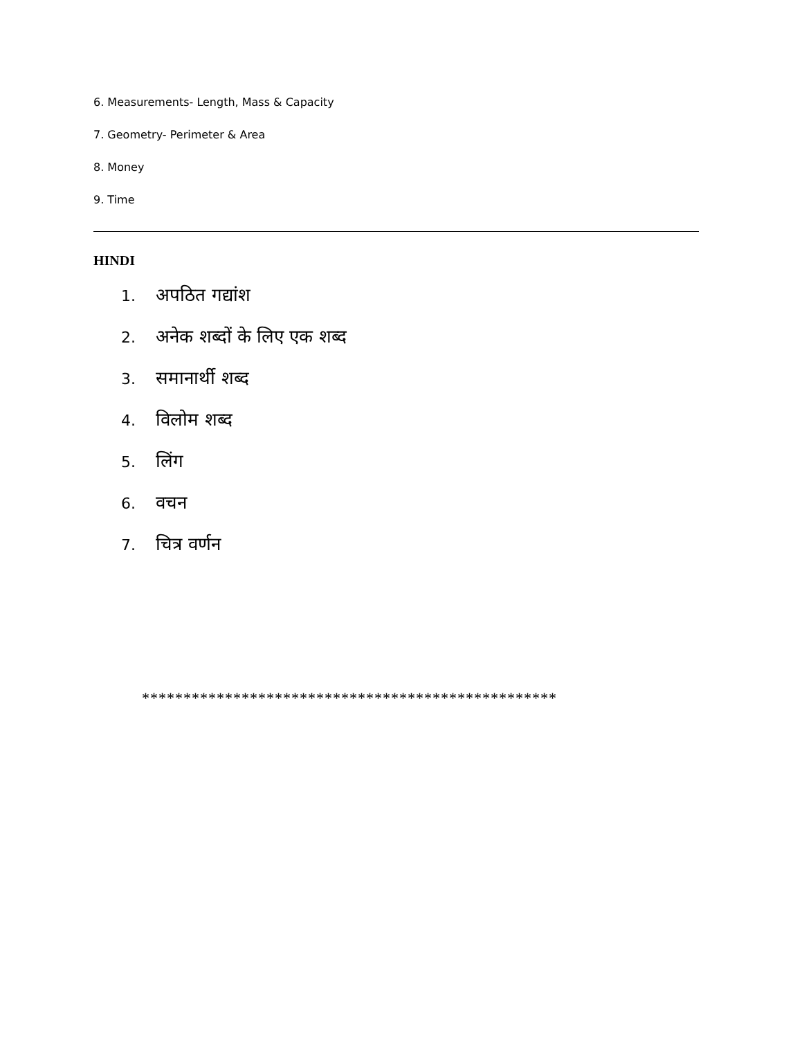6. Measurements- Length, Mass & Capacity
7. Geometry- Perimeter & Area
8. Money
9. Time
HINDI
1. अपठित गद्यांश
2. अनेक शब्दों के लिए एक शब्द
3. समानार्थी शब्द
4. विलोम शब्द
5. लिंग
6. वचन
7. चित्र वर्णन
**************************************************